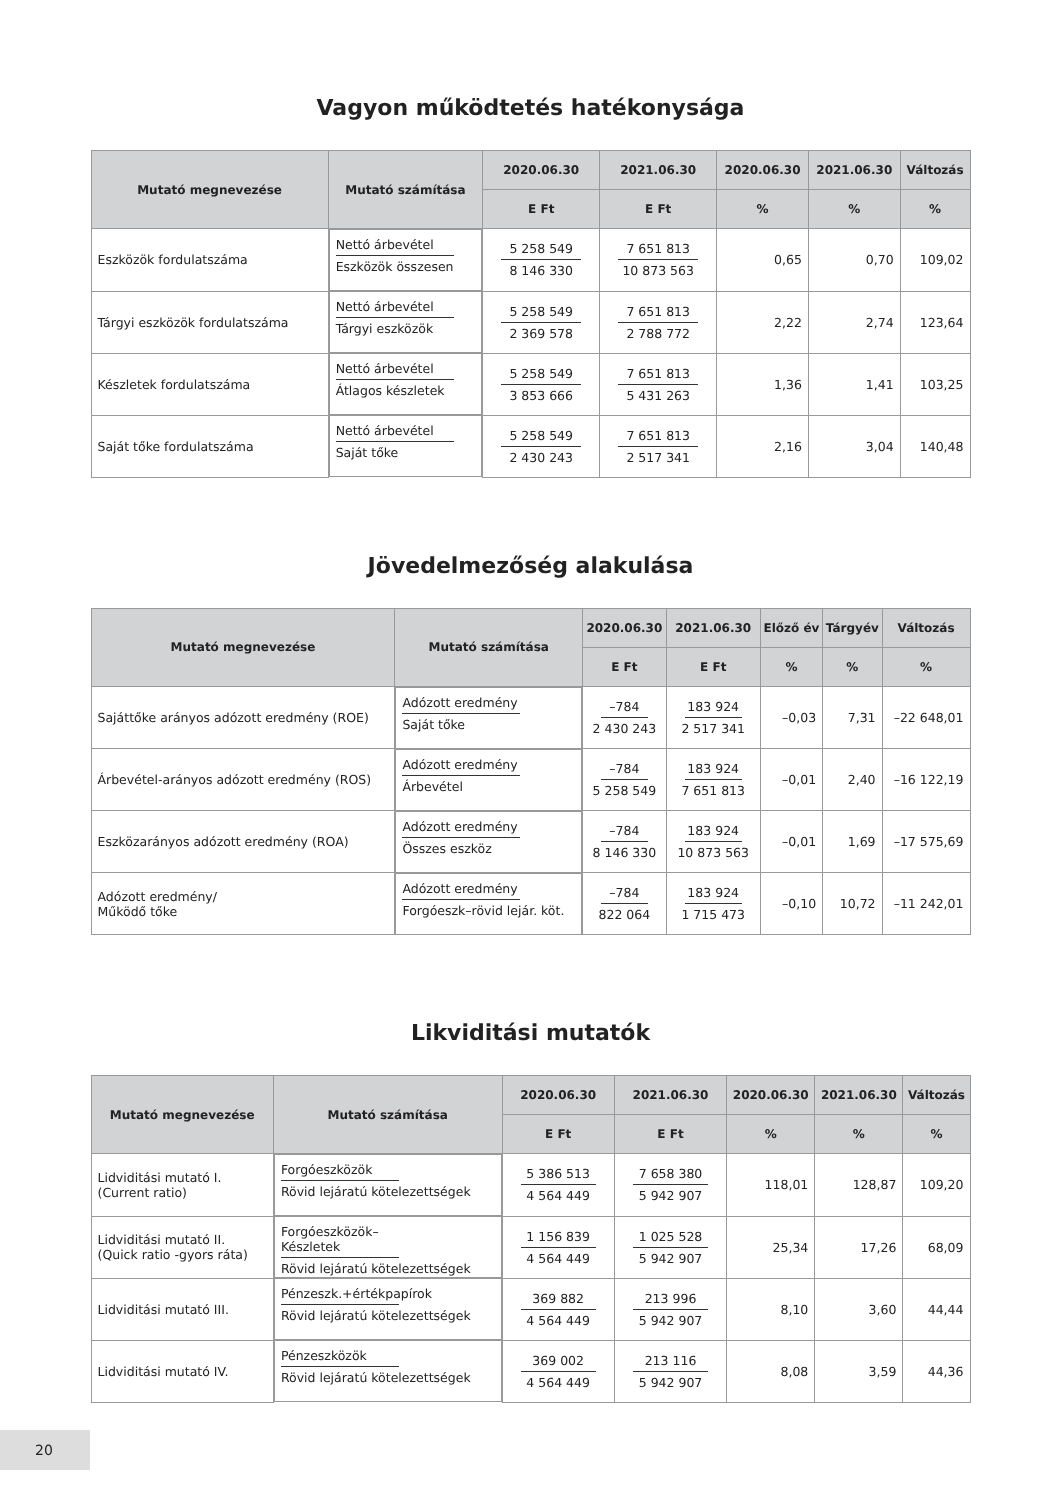Vagyon működtetés hatékonysága
| Mutató megnevezése | Mutató számítása | 2020.06.30 | 2021.06.30 | 2020.06.30 | 2021.06.30 | Változás |
| --- | --- | --- | --- | --- | --- | --- |
| | | E Ft | E Ft | % | % | % |
| Eszközök fordulatszáma | Nettó árbevétel Eszközök összesen | 5 258 549 8 146 330 | 7 651 813 10 873 563 | 0,65 | 0,70 | 109,02 |
| Tárgyi eszközök fordulatszáma | Nettó árbevétel Tárgyi eszközök | 5 258 549 2 369 578 | 7 651 813 2 788 772 | 2,22 | 2,74 | 123,64 |
| Készletek fordulatszáma | Nettó árbevétel Átlagos készletek | 5 258 549 3 853 666 | 7 651 813 5 431 263 | 1,36 | 1,41 | 103,25 |
| Saját tőke fordulatszáma | Nettó árbevétel Saját tőke | 5 258 549 2 430 243 | 7 651 813 2 517 341 | 2,16 | 3,04 | 140,48 |
Jövedelmezőség alakulása
| Mutató megnevezése | Mutató számítása | 2020.06.30 | 2021.06.30 | Előző év | Tárgyév | Változás |
| --- | --- | --- | --- | --- | --- | --- |
| | | E Ft | E Ft | % | % | % |
| Sajáttőke arányos adózott eredmény (ROE) | Adózott eredmény Saját tőke | –784 2 430 243 | 183 924 2 517 341 | –0,03 | 7,31 | –22 648,01 |
| Árbevétel-arányos adózott eredmény (ROS) | Adózott eredmény Árbevétel | –784 5 258 549 | 183 924 7 651 813 | –0,01 | 2,40 | –16 122,19 |
| Eszközarányos adózott eredmény (ROA) | Adózott eredmény Összes eszköz | –784 8 146 330 | 183 924 10 873 563 | –0,01 | 1,69 | –17 575,69 |
| Adózott eredmény/ Működő tőke | Adózott eredmény Forgóeszk–rövid lejár. köt. | –784 822 064 | 183 924 1 715 473 | –0,10 | 10,72 | –11 242,01 |
Likviditási mutatók
| Mutató megnevezése | Mutató számítása | 2020.06.30 | 2021.06.30 | 2020.06.30 | 2021.06.30 | Változás |
| --- | --- | --- | --- | --- | --- | --- |
| | | E Ft | E Ft | % | % | % |
| Lidviditási mutató I. (Current ratio) | Forgóeszközök Rövid lejáratú kötelezettségek | 5 386 513 4 564 449 | 7 658 380 5 942 907 | 118,01 | 128,87 | 109,20 |
| Lidviditási mutató II. (Quick ratio -gyors ráta) | Forgóeszközök–Készletek Rövid lejáratú kötelezettségek | 1 156 839 4 564 449 | 1 025 528 5 942 907 | 25,34 | 17,26 | 68,09 |
| Lidviditási mutató III. | Pénzeszk.+értékpapírok Rövid lejáratú kötelezettségek | 369 882 4 564 449 | 213 996 5 942 907 | 8,10 | 3,60 | 44,44 |
| Lidviditási mutató IV. | Pénzeszközök Rövid lejáratú kötelezettségek | 369 002 4 564 449 | 213 116 5 942 907 | 8,08 | 3,59 | 44,36 |
20